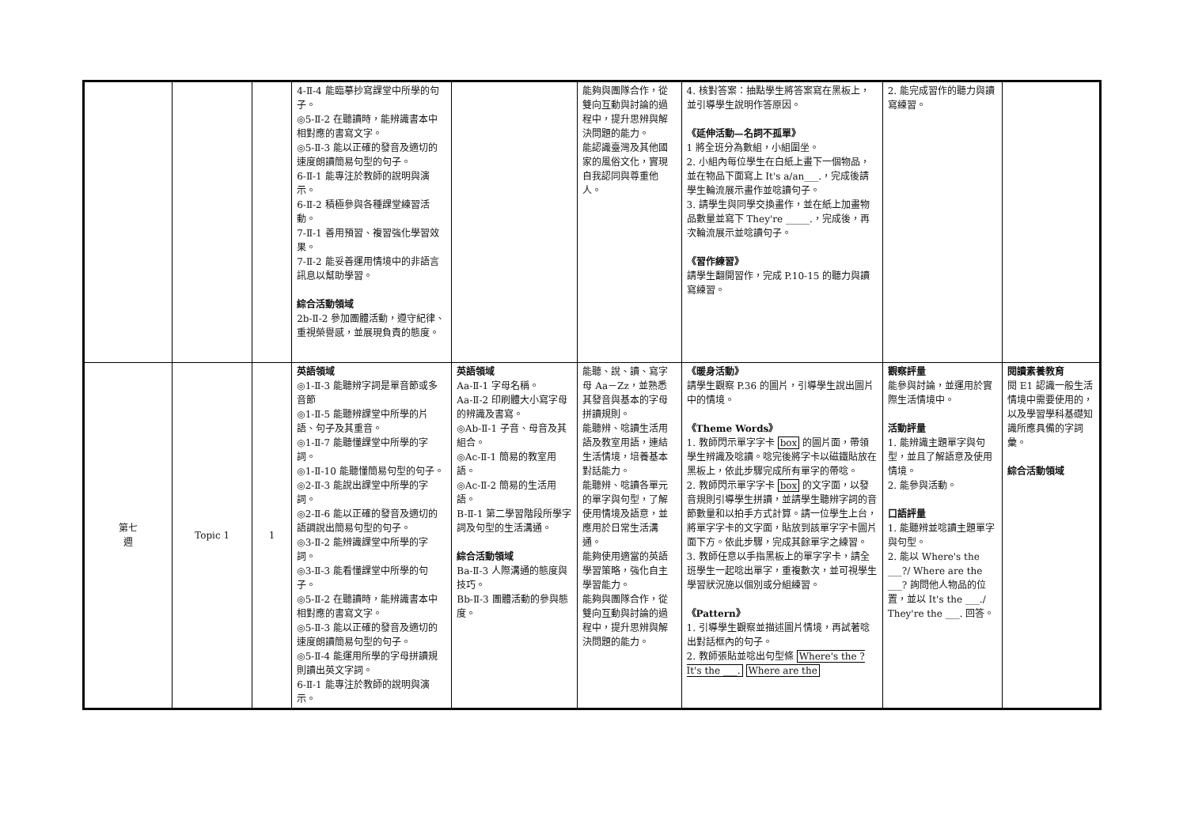| | | | 4-Ⅱ-4 能臨摹抄寫課堂中所學的句子。 ◎5-Ⅱ-2 在聽讀時，能辨識書本中相對應的書寫文字。 ◎5-Ⅱ-3 能以正確的發音及適切的速度朗讀簡易句型的句子。 6-Ⅱ-1 能專注於教師的說明與演示。 6-Ⅱ-2 積極參與各種課堂練習活動。 7-Ⅱ-1 善用預習、複習強化學習效果。 7-Ⅱ-2 能妥善運用情境中的非語言訊息以幫助學習。 綜合活動領域 2b-Ⅱ-2 參加團體活動，遵守紀律、重視榮譽感，並展現負責的態度。 | | 能夠與團隊合作，從雙向互動與討論的過程中，提升思辨與解決問題的能力。 能認識臺灣及其他國家的風俗文化，實現自我認同與尊重他人。 | 4. 核對答案：抽點學生將答案寫在黑板上，並引導學生說明作答原因。 《延伸活動—名詞不孤單》 1 將全班分為數組，小組圍坐。 2. 小組內每位學生在白紙上畫下一個物品，並在物品下面寫上 It's a/an___.，完成後請學生輪流展示畫作並唸讀句子。 3. 請學生與同學交換畫作，並在紙上加畫物品數量並寫下 They're _____.，完成後，再次輪流展示並唸讀句子。 《習作練習》 請學生翻開習作，完成 P.10-15 的聽力與讀寫練習。 | 2. 能完成習作的聽力與讀寫練習。 | |
| 第七 週 | Topic 1 | 1 | 英語領域 ◎1-Ⅱ-3 能聽辨字詞是單音節或多音節 ◎1-Ⅱ-5 能聽辨課堂中所學的片語、句子及其重音。 ◎1-Ⅱ-7 能聽懂課堂中所學的字詞。 ◎1-Ⅱ-10 能聽懂簡易句型的句子。 ◎2-Ⅱ-3 能說出課堂中所學的字詞。 ◎2-Ⅱ-6 能以正確的發音及適切的語調說出簡易句型的句子。 ◎3-Ⅱ-2 能辨識課堂中所學的字詞。 ◎3-Ⅱ-3 能看懂課堂中所學的句子。 ◎5-Ⅱ-2 在聽讀時，能辨識書本中相對應的書寫文字。 ◎5-Ⅱ-3 能以正確的發音及適切的速度朗讀簡易句型的句子。 ◎5-Ⅱ-4 能運用所學的字母拼讀規則讀出英文字詞。 6-Ⅱ-1 能專注於教師的說明與演示。 | 英語領域 Aa-Ⅱ-1 字母名稱。 Aa-Ⅱ-2 印刷體大小寫字母的辨識及書寫。 ◎Ab-Ⅱ-1 子音、母音及其組合。 ◎Ac-Ⅱ-1 簡易的教室用語。 ◎Ac-Ⅱ-2 簡易的生活用語。 B-Ⅱ-1 第二學習階段所學字詞及句型的生活溝通。 綜合活動領域 Ba-Ⅱ-3 人際溝通的態度與技巧。 Bb-Ⅱ-3 團體活動的參與態度。 | 能聽、說、讀、寫字母 Aa－Zz，並熟悉其發音與基本的字母拼讀規則。 能聽辨、唸讀生活用語及教室用語，連結生活情境，培養基本對話能力。 能聽辨、唸讀各單元的單字與句型，了解使用情境及語意，並應用於日常生活溝通。 能夠使用適當的英語學習策略，強化自主學習能力。 能夠與團隊合作，從雙向互動與討論的過程中，提升思辨與解決問題的能力。 | 《暖身活動》 請學生觀察 P.36 的圖片，引導學生說出圖片中的情境。 《Theme Words》 1. 教師閃示單字字卡 box 的圖片面，帶領學生辨識及唸讀。唸完後將字卡以磁鐵貼放在黑板上，依此步驟完成所有單字的帶唸。 2. 教師閃示單字字卡 box 的文字面，以發音規則引導學生拼讀，並請學生聽辨字詞的音節數量和以拍手方式計算。請一位學生上台，將單字字卡的文字面，貼放到該單字字卡圖片面下方。依此步驟，完成其餘單字之練習。 3. 教師任意以手指黑板上的單字字卡，請全班學生一起唸出單字，重複數次，並可視學生學習狀況施以個別或分組練習。 《Pattern》 1. 引導學生觀察並描述圖片情境，再試著唸出對話框內的句子。 2. 教師張貼並唸出句型條 Where's the ? It's the ___. Where are the | 觀察評量 能參與討論，並運用於實際生活情境中。 活動評量 1. 能辨識主題單字與句型，並且了解語意及使用情境。 2. 能參與活動。 口語評量 1. 能聽辨並唸讀主題單字與句型。 2. 能以 Where's the ___?/ Where are the ___? 詢問他人物品的位置，並以 It's the ___./ They're the ___. 回答。 | 閱讀素養教育 閱 E1 認識一般生活情境中需要使用的，以及學習學科基礎知識所應具備的字詞彙。 綜合活動領域 |